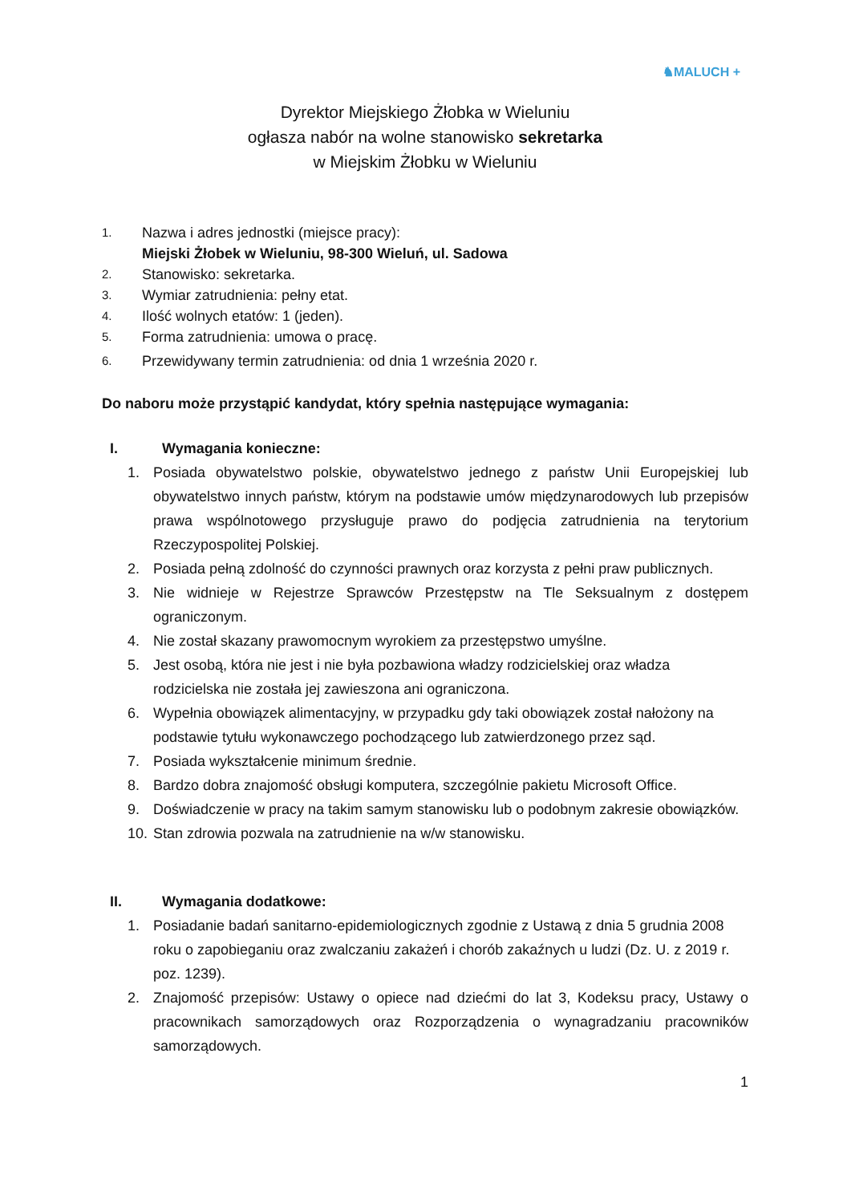♞MALUCH +
Dyrektor Miejskiego Żłobka w Wieluniu
ogłasza nabór na wolne stanowisko sekretarka
w Miejskim Żłobku w Wieluniu
1. Nazwa i adres jednostki (miejsce pracy):
Miejski Żłobek w Wieluniu, 98-300 Wieluń, ul. Sadowa
2. Stanowisko: sekretarka.
3. Wymiar zatrudnienia: pełny etat.
4. Ilość wolnych etatów: 1 (jeden).
5. Forma zatrudnienia: umowa o pracę.
6. Przewidywany termin zatrudnienia: od dnia 1 września 2020 r.
Do naboru może przystąpić kandydat, który spełnia następujące wymagania:
I. Wymagania konieczne:
1. Posiada obywatelstwo polskie, obywatelstwo jednego z państw Unii Europejskiej lub obywatelstwo innych państw, którym na podstawie umów międzynarodowych lub przepisów prawa wspólnotowego przysługuje prawo do podjęcia zatrudnienia na terytorium Rzeczypospolitej Polskiej.
2. Posiada pełną zdolność do czynności prawnych oraz korzysta z pełni praw publicznych.
3. Nie widnieje w Rejestrze Sprawców Przestępstw na Tle Seksualnym z dostępem ograniczonym.
4. Nie został skazany prawomocnym wyrokiem za przestępstwo umyślne.
5. Jest osobą, która nie jest i nie była pozbawiona władzy rodzicielskiej oraz władza rodzicielska nie została jej zawieszona ani ograniczona.
6. Wypełnia obowiązek alimentacyjny, w przypadku gdy taki obowiązek został nałożony na podstawie tytułu wykonawczego pochodzącego lub zatwierdzonego przez sąd.
7. Posiada wykształcenie minimum średnie.
8. Bardzo dobra znajomość obsługi komputera, szczególnie pakietu Microsoft Office.
9. Doświadczenie w pracy na takim samym stanowisku lub o podobnym zakresie obowiązków.
10. Stan zdrowia pozwala na zatrudnienie na w/w stanowisku.
II. Wymagania dodatkowe:
1. Posiadanie badań sanitarno-epidemiologicznych zgodnie z Ustawą z dnia 5 grudnia 2008 roku o zapobieganiu oraz zwalczaniu zakażeń i chorób zakaźnych u ludzi (Dz. U. z 2019 r. poz. 1239).
2. Znajomość przepisów: Ustawy o opiece nad dziećmi do lat 3, Kodeksu pracy, Ustawy o pracownikach samorządowych oraz Rozporządzenia o wynagradzaniu pracowników samorządowych.
1